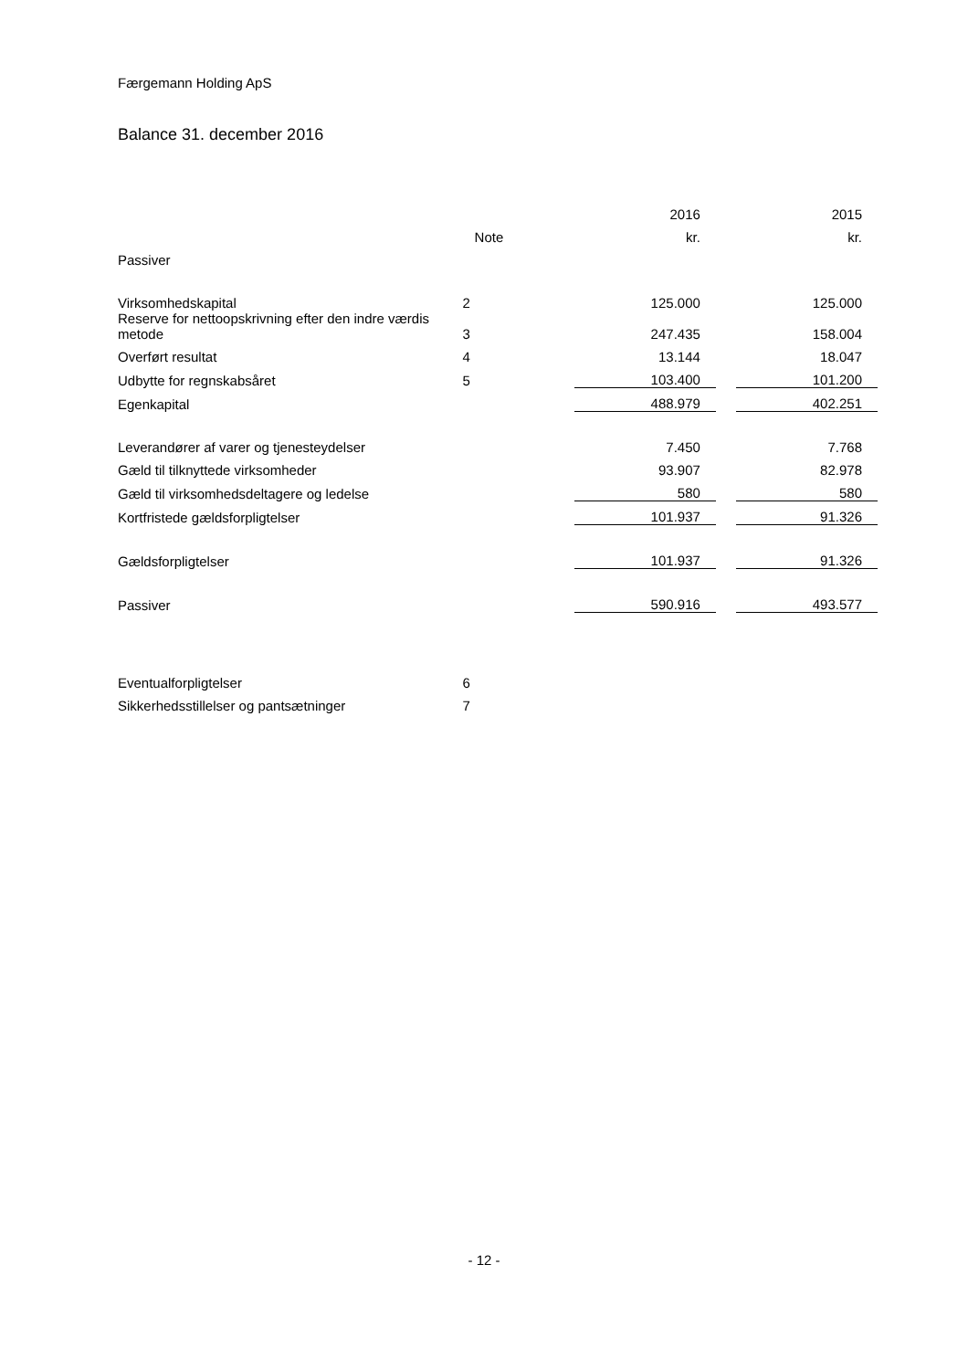Færgemann Holding ApS
Balance 31. december 2016
| | | 2016 | | 2015 |
| --- | --- | --- | --- | --- |
| | Note | kr. | | kr. |
| Passiver | | | | |
| Virksomhedskapital | 2 | 125.000 | | 125.000 |
| Reserve for nettoopskrivning efter den indre værdis metode | 3 | 247.435 | | 158.004 |
| Overført resultat | 4 | 13.144 | | 18.047 |
| Udbytte for regnskabsåret | 5 | 103.400 | | 101.200 |
| Egenkapital | | 488.979 | | 402.251 |
| Leverandører af varer og tjenesteydelser | | 7.450 | | 7.768 |
| Gæld til tilknyttede virksomheder | | 93.907 | | 82.978 |
| Gæld til virksomhedsdeltagere og ledelse | | 580 | | 580 |
| Kortfristede gældsforpligtelser | | 101.937 | | 91.326 |
| Gældsforpligtelser | | 101.937 | | 91.326 |
| Passiver | | 590.916 | | 493.577 |
| Eventualforpligtelser | 6 | | | |
| Sikkerhedsstillelser og pantsætninger | 7 | | | |
- 12 -